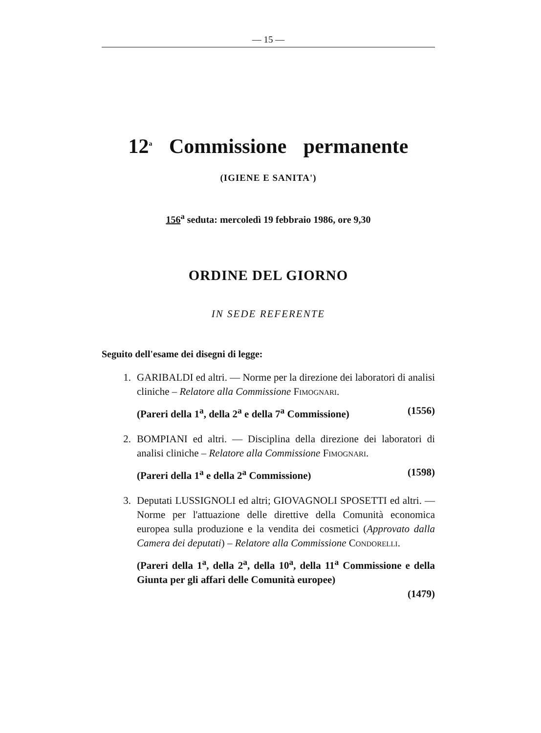— 15 —
12<sup>a</sup> Commissione permanente
(IGIENE E SANITA')
156<sup>a</sup> seduta: mercoledì 19 febbraio 1986, ore 9,30
ORDINE DEL GIORNO
IN SEDE REFERENTE
Seguito dell'esame dei disegni di legge:
1. GARIBALDI ed altri. — Norme per la direzione dei laboratori di analisi cliniche – Relatore alla Commissione FIMOGNARI.
(Pareri della 1<sup>a</sup>, della 2<sup>a</sup> e della 7<sup>a</sup> Commissione) (1556)
2. BOMPIANI ed altri. — Disciplina della direzione dei laboratori di analisi cliniche – Relatore alla Commissione FIMOGNARI.
(Pareri della 1<sup>a</sup> e della 2<sup>a</sup> Commissione) (1598)
3. Deputati LUSSIGNOLI ed altri; GIOVAGNOLI SPOSETTI ed altri. — Norme per l'attuazione delle direttive della Comunità economica europea sulla produzione e la vendita dei cosmetici (Approvato dalla Camera dei deputati) – Relatore alla Commissione CONDORELLI.
(Pareri della 1<sup>a</sup>, della 2<sup>a</sup>, della 10<sup>a</sup>, della 11<sup>a</sup> Commissione e della Giunta per gli affari delle Comunità europee)
(1479)